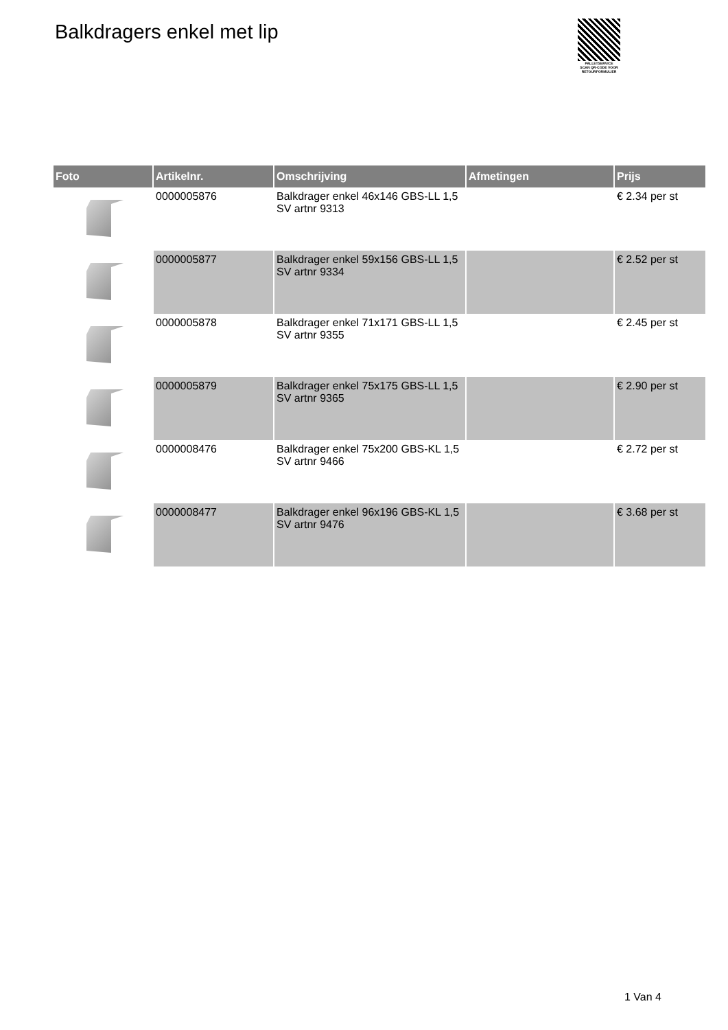Balkdragers enkel met lip
PALLETSERVICE
SCAN QR-CODE VOOR RETOURFORMULIER
| Foto | Artikelnr. | Omschrijving | Afmetingen | Prijs |
| --- | --- | --- | --- | --- |
| | 0000005876 | Balkdrager enkel 46x146 GBS-LL 1,5 SV artnr 9313 | | € 2.34 per st |
| | 0000005877 | Balkdrager enkel 59x156 GBS-LL 1,5 SV artnr 9334 | | € 2.52 per st |
| | 0000005878 | Balkdrager enkel 71x171 GBS-LL 1,5 SV artnr 9355 | | € 2.45 per st |
| | 0000005879 | Balkdrager enkel 75x175 GBS-LL 1,5 SV artnr 9365 | | € 2.90 per st |
| | 0000008476 | Balkdrager enkel 75x200 GBS-KL 1,5 SV artnr 9466 | | € 2.72 per st |
| | 0000008477 | Balkdrager enkel 96x196 GBS-KL 1,5 SV artnr 9476 | | € 3.68 per st |
1 Van 4